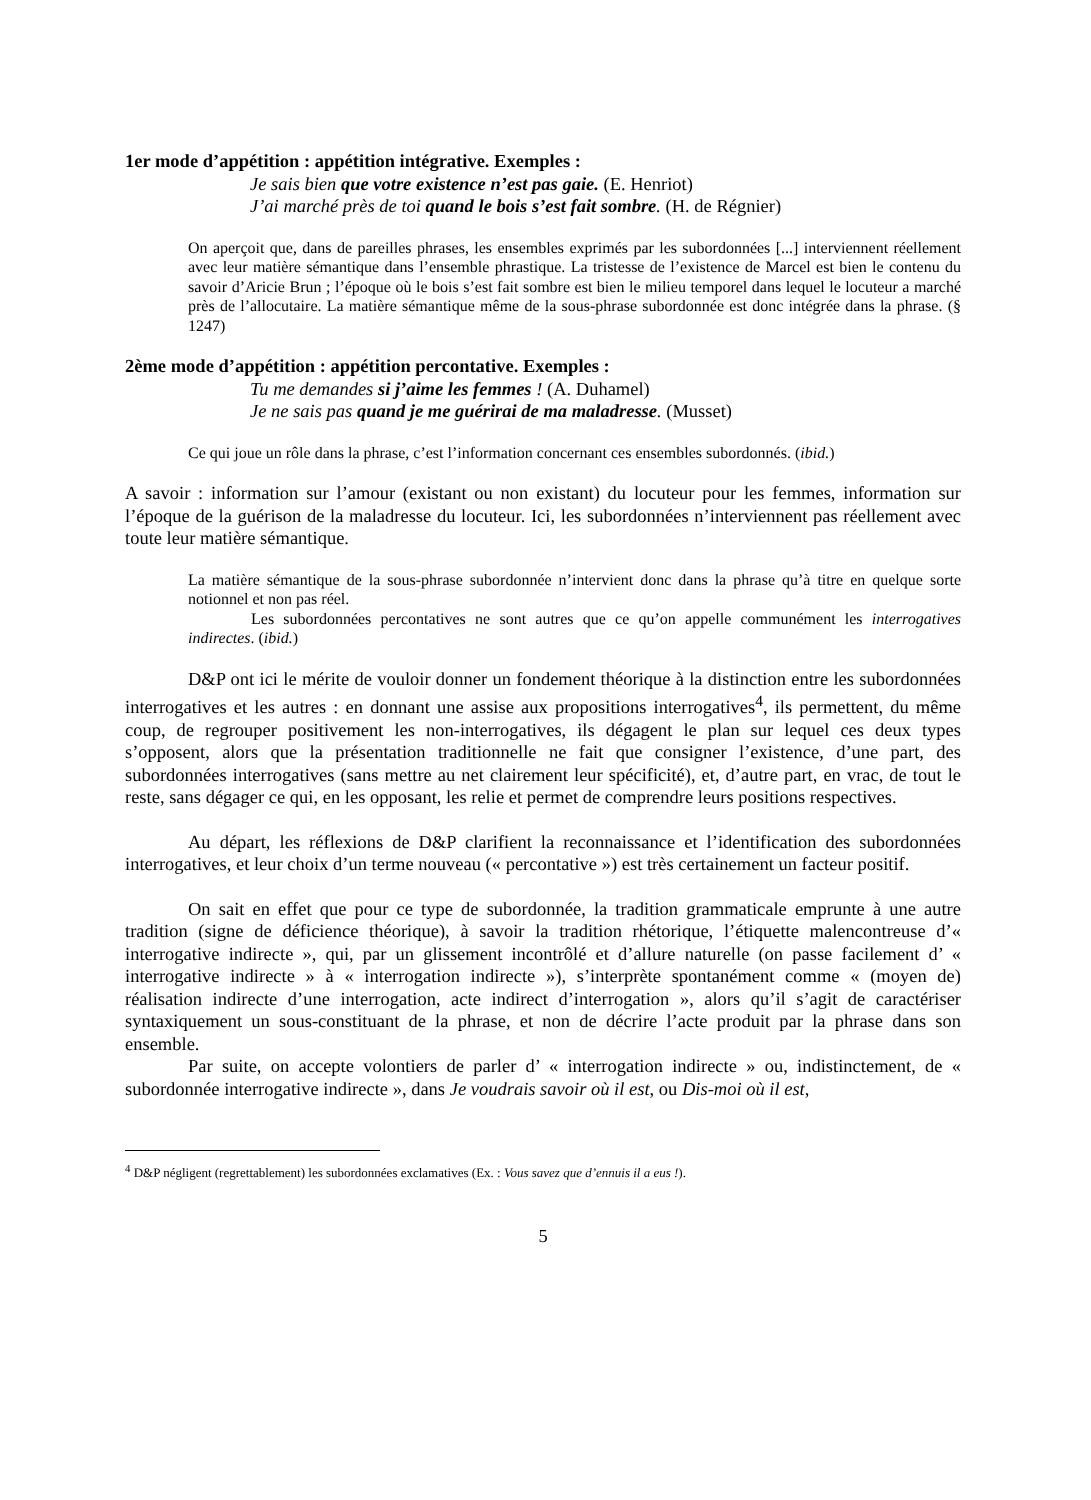1er mode d’appétition : appétition intégrative. Exemples :
Je sais bien que votre existence n’est pas gaie. (E. Henriot)
J’ai marché près de toi quand le bois s’est fait sombre. (H. de Régnier)
On aperçoit que, dans de pareilles phrases, les ensembles exprimés par les subordonnées [...] interviennent réellement avec leur matière sémantique dans l’ensemble phrastique. La tristesse de l’existence de Marcel est bien le contenu du savoir d’Aricie Brun ; l’époque où le bois s’est fait sombre est bien le milieu temporel dans lequel le locuteur a marché près de l’allocutaire. La matière sémantique même de la sous-phrase subordonnée est donc intégrée dans la phrase. (§ 1247)
2ème mode d’appétition : appétition percontative. Exemples :
Tu me demandes si j’aime les femmes ! (A. Duhamel)
Je ne sais pas quand je me guérirai de ma maladresse. (Musset)
Ce qui joue un rôle dans la phrase, c’est l’information concernant ces ensembles subordonnés. (ibid.)
A savoir : information sur l’amour (existant ou non existant) du locuteur pour les femmes, information sur l’époque de la guérison de la maladresse du locuteur. Ici, les subordonnées n’interviennent pas réellement avec toute leur matière sémantique.
La matière sémantique de la sous-phrase subordonnée n’intervient donc dans la phrase qu’à titre en quelque sorte notionnel et non pas réel.
Les subordonnées percontatives ne sont autres que ce qu’on appelle communément les interrogatives indirectes. (ibid.)
D&P ont ici le mérite de vouloir donner un fondement théorique à la distinction entre les subordonnées interrogatives et les autres : en donnant une assise aux propositions interrogatives<sup>4</sup>, ils permettent, du même coup, de regrouper positivement les non-interrogatives, ils dégagent le plan sur lequel ces deux types s’opposent, alors que la présentation traditionnelle ne fait que consigner l’existence, d’une part, des subordonnées interrogatives (sans mettre au net clairement leur spécificité), et, d’autre part, en vrac, de tout le reste, sans dégager ce qui, en les opposant, les relie et permet de comprendre leurs positions respectives.
Au départ, les réflexions de D&P clarifient la reconnaissance et l’identification des subordonnées interrogatives, et leur choix d’un terme nouveau (« percontative ») est très certainement un facteur positif.
On sait en effet que pour ce type de subordonnée, la tradition grammaticale emprunte à une autre tradition (signe de déficience théorique), à savoir la tradition rhétorique, l’étiquette malencontreuse d’« interrogative indirecte », qui, par un glissement incontrôlé et d’allure naturelle (on passe facilement d’ « interrogative indirecte » à « interrogation indirecte »), s’interprète spontanément comme « (moyen de) réalisation indirecte d’une interrogation, acte indirect d’interrogation », alors qu’il s’agit de caractériser syntaxiquement un sous-constituant de la phrase, et non de décrire l’acte produit par la phrase dans son ensemble.
Par suite, on accepte volontiers de parler d’ « interrogation indirecte » ou, indistinctement, de « subordonnée interrogative indirecte », dans Je voudrais savoir où il est, ou Dis-moi où il est,
<sup>4</sup> D&P négligent (regrettablement) les subordonnées exclamatives (Ex. : Vous savez que d’ennuis il a eus !).
5